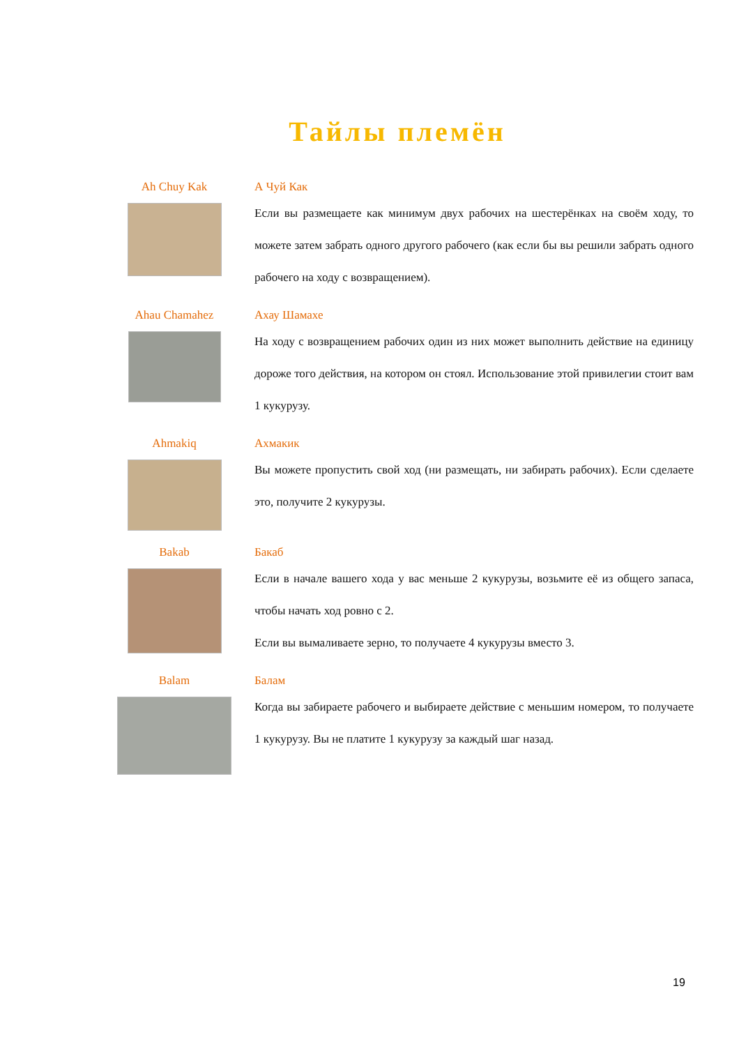Тайлы племён
Ah Chuy Kak А Чуй Как
Если вы размещаете как минимум двух рабочих на шестерёнках на своём ходу, то можете затем забрать одного другого рабочего (как если бы вы решили забрать одного рабочего на ходу с возвращением).
Ahau Chamahez Ахау Шамахе
На ходу с возвращением рабочих один из них может выполнить действие на единицу дороже того действия, на котором он стоял. Использование этой привилегии стоит вам 1 кукурузу.
Ahmakiq Ахмакик
Вы можете пропустить свой ход (ни размещать, ни забирать рабочих). Если сделаете это, получите 2 кукурузы.
Bakab Бакаб
Если в начале вашего хода у вас меньше 2 кукурузы, возьмите её из общего запаса, чтобы начать ход ровно с 2.
Если вы вымаливаете зерно, то получаете 4 кукурузы вместо 3.
Balam Балам
Когда вы забираете рабочего и выбираете действие с меньшим номером, то получаете 1 кукурузу. Вы не платите 1 кукурузу за каждый шаг назад.
19